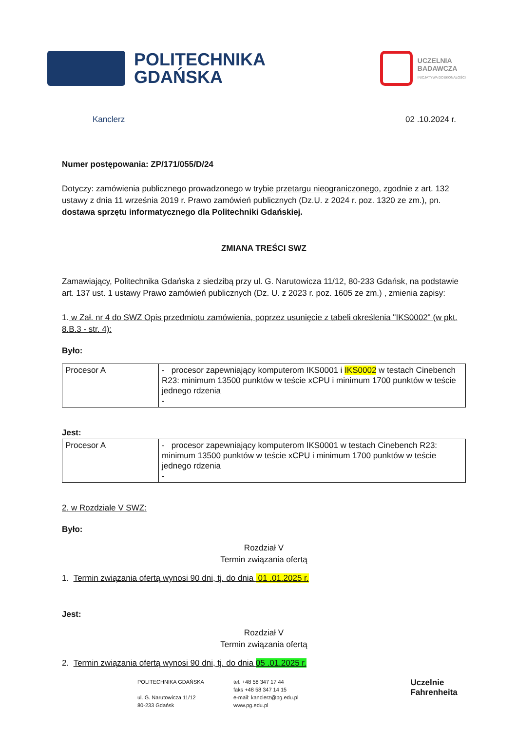POLITECHNIKA
GDAŃSKA
UCZELNIA
BADAWCZA
INICJATYWA DOSKONAŁOŚCI
Kanclerz 02 .10.2024 r.
Numer postępowania: ZP/171/055/D/24
Dotyczy: zamówienia publicznego prowadzonego w trybie przetargu nieograniczonego, zgodnie z art. 132 ustawy z dnia 11 września 2019 r. Prawo zamówień publicznych (Dz.U. z 2024 r. poz. 1320 ze zm.), pn. dostawa sprzętu informatycznego dla Politechniki Gdańskiej.
ZMIANA TREŚCI SWZ
Zamawiający, Politechnika Gdańska z siedzibą przy ul. G. Narutowicza 11/12, 80-233 Gdańsk, na podstawie art. 137 ust. 1 ustawy Prawo zamówień publicznych (Dz. U. z 2023 r. poz. 1605 ze zm.) , zmienia zapisy:
1. w Zał. nr 4 do SWZ Opis przedmiotu zamówienia, poprzez usunięcie z tabeli określenia "IKS0002" (w pkt. 8.B.3 - str. 4):
Było:
| Procesor A | - procesor zapewniający komputerom IKS0001 i IKS0002 w testach Cinebench R23: minimum 13500 punktów w teście xCPU i minimum 1700 punktów w teście jednego rdzenia - |
Jest:
| Procesor A | - procesor zapewniający komputerom IKS0001 w testach Cinebench R23: minimum 13500 punktów w teście xCPU i minimum 1700 punktów w teście jednego rdzenia - |
2. w Rozdziale V SWZ:
Było:
Rozdział V
Termin związania ofertą
1. Termin związania ofertą wynosi 90 dni, tj. do dnia 01 .01.2025 r.
Jest:
Rozdział V
Termin związania ofertą
2. Termin związania ofertą wynosi 90 dni, tj. do dnia 05 .01.2025 r.
POLITECHNIKA GDAŃSKA
ul. G. Narutowicza 11/12
80-233 Gdańsk
tel. +48 58 347 17 44
faks +48 58 347 14 15
e-mail: kanclerz@pg.edu.pl
www.pg.edu.pl
Uczelnie
Fahrenheita